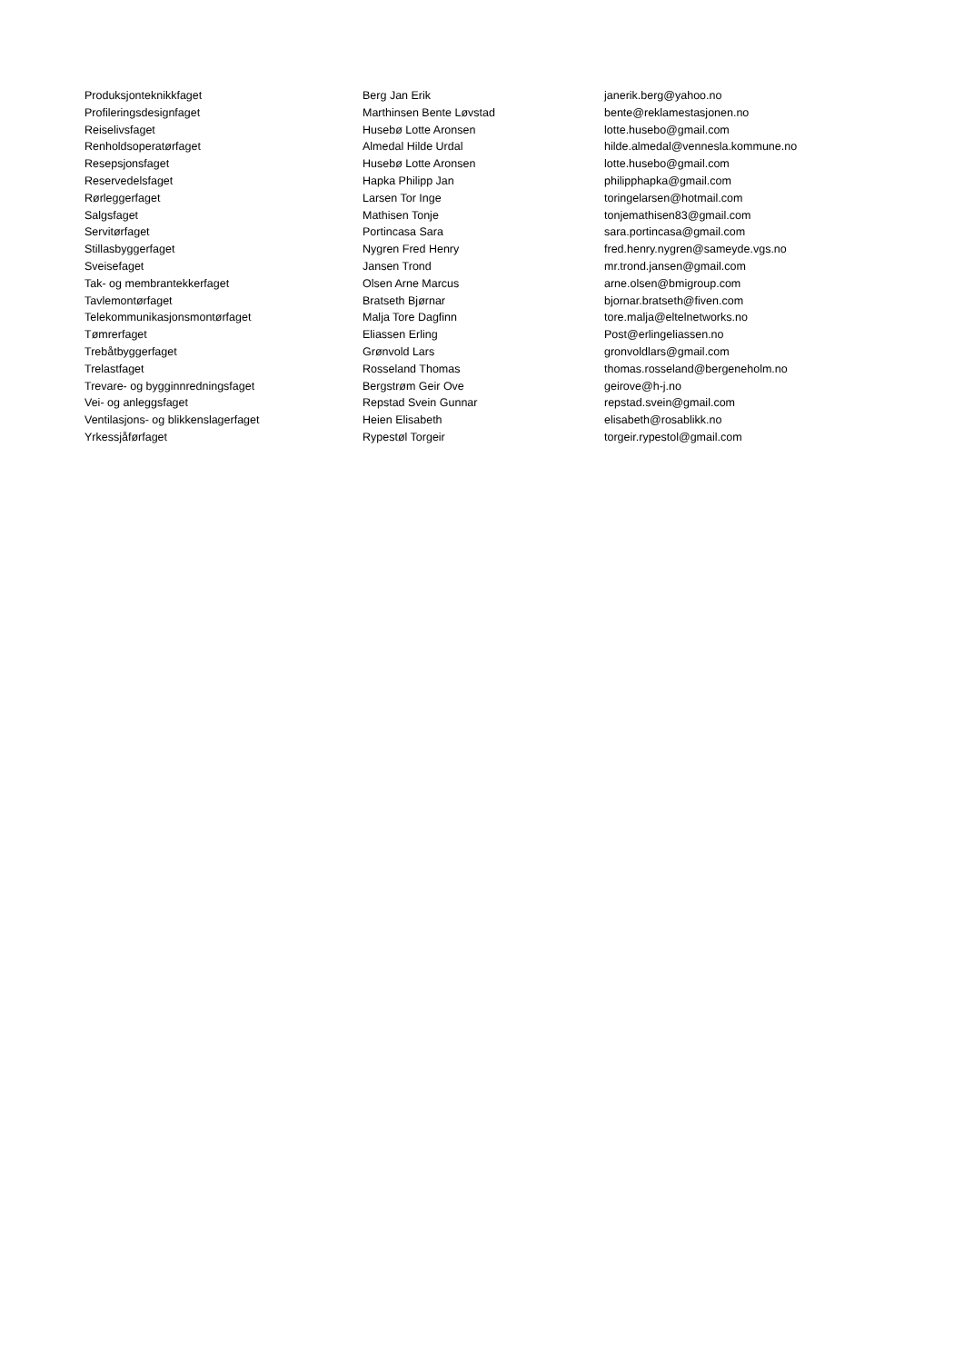| Produksjonteknikkfaget | Berg Jan Erik | janerik.berg@yahoo.no |
| Profileringsdesignfaget | Marthinsen Bente Løvstad | bente@reklamestasjonen.no |
| Reiselivsfaget | Husebø Lotte Aronsen | lotte.husebo@gmail.com |
| Renholdsoperatørfaget | Almedal Hilde Urdal | hilde.almedal@vennesla.kommune.no |
| Resepsjonsfaget | Husebø Lotte Aronsen | lotte.husebo@gmail.com |
| Reservedelsfaget | Hapka Philipp Jan | philipphapka@gmail.com |
| Rørleggerfaget | Larsen Tor Inge | toringelarsen@hotmail.com |
| Salgsfaget | Mathisen Tonje | tonjemathisen83@gmail.com |
| Servitørfaget | Portincasa Sara | sara.portincasa@gmail.com |
| Stillasbyggerfaget | Nygren Fred Henry | fred.henry.nygren@sameyde.vgs.no |
| Sveisefaget | Jansen Trond | mr.trond.jansen@gmail.com |
| Tak- og membrantekkerfaget | Olsen Arne Marcus | arne.olsen@bmigroup.com |
| Tavlemontørfaget | Bratseth Bjørnar | bjornar.bratseth@fiven.com |
| Telekommunikasjonsmontørfaget | Malja Tore Dagfinn | tore.malja@eltelnetworks.no |
| Tømrerfaget | Eliassen Erling | Post@erlingeliassen.no |
| Trebåtbyggerfaget | Grønvold Lars | gronvoldlars@gmail.com |
| Trelastfaget | Rosseland Thomas | thomas.rosseland@bergeneholm.no |
| Trevare- og bygginnredningsfaget | Bergstrøm Geir Ove | geirove@h-j.no |
| Vei- og anleggsfaget | Repstad Svein Gunnar | repstad.svein@gmail.com |
| Ventilasjons- og blikkenslagerfaget | Heien Elisabeth | elisabeth@rosablikk.no |
| Yrkessjåførfaget | Rypestøl Torgeir | torgeir.rypestol@gmail.com |